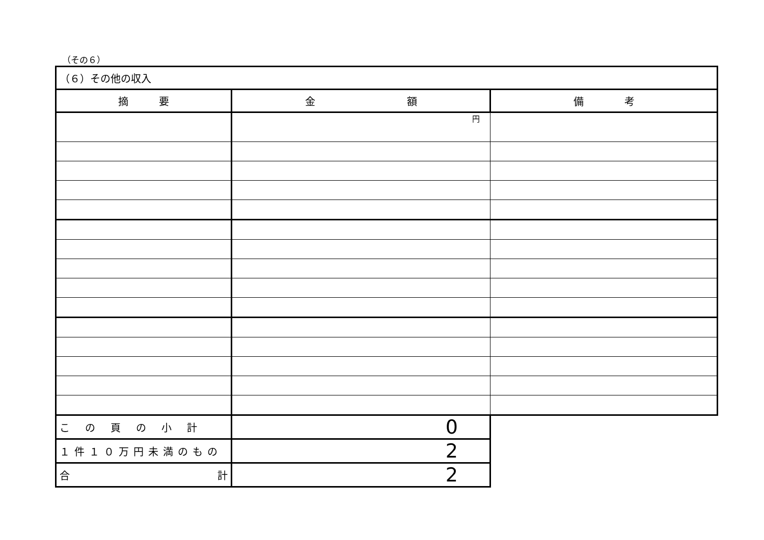（その６）
| （６）その他の収入 | | |
| 摘 要 | 金 額 | 備 考 |
| | 円 | |
| この頁の小計 | 0 | |
| １件１０万円未満のもの | 2 | |
| 合 計 | 2 | |